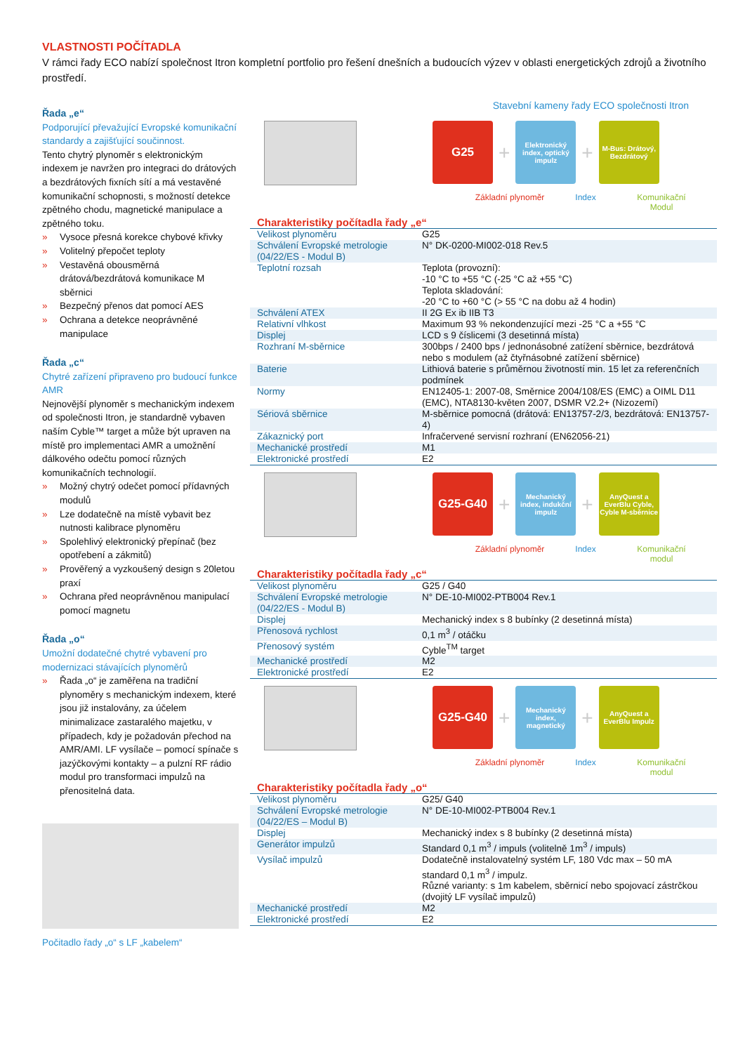VLASTNOSTI POČÍTADLA
V rámci řady ECO nabízí společnost Itron kompletní portfolio pro řešení dnešních a budoucích výzev v oblasti energetických zdrojů a životního prostředí.
Řada „e“
Podporující převažující Evropské komunikační standardy a zajišťující součinnost.
Tento chytrý plynoměr s elektronickým indexem je navržen pro integraci do drátových a bezdrátových fixních sítí a má vestavěné komunikační schopnosti, s možností detekce zpětného chodu, magnetické manipulace a zpětného toku.
» Vysoce přesná korekce chybové křivky
» Volitelný přepočet teploty
» Vestavěná obousměrná drátová/bezdrátová komunikace M sběrnici
» Bezpečný přenos dat pomocí AES
» Ochrana a detekce neoprávněné manipulace
Řada „c“
Chytré zařízení připraveno pro budoucí funkce AMR
Nejnovější plynoměr s mechanickým indexem od společnosti Itron, je standardně vybaven naším Cyble™ target a může být upraven na místě pro implementaci AMR a umožnění dálkového odečtu pomocí různých komunikačních technologií.
» Možný chytrý odečet pomocí přídavných modulů
» Lze dodatečně na místě vybavit bez nutnosti kalibrace plynoměru
» Spolehlivý elektronický přepínač (bez opotřebení a zákmitů)
» Prověřený a vyzkoušený design s 20letou praxí
» Ochrana před neoprávněnou manipulací pomocí magnetu
Řada „o“
Umožní dodatečné chytré vybavení pro modernizaci stávajících plynoměrů
» Řada „o“ je zaměřena na tradiční plynoměry s mechanickým indexem, které jsou již instalovány, za účelem minimalizace zastaralého majetku, v případech, kdy je požadován přechod na AMR/AMI. LF vysílače – pomocí spínače s jazýčkovými kontakty – a pulzní RF rádio modul pro transformaci impulzů na přenositelná data.
Počitadlo řady „o“ s LF „kabelem“
Stavební kameny řady ECO společnosti Itron
G25
+
Elektronický index, optický impulz
+
M-Bus: Drátový, Bezdrátový
Základní plynoměr
Index Komunikační Modul
Charakteristiky počítadla řady „e“
| Velikost plynoměru | G25 |
| Schválení Evropské metrologie (04/22/ES - Modul B) | N° DK-0200-MI002-018 Rev.5 |
| Teplotní rozsah | Teplota (provozní): -10 °C to +55 °C (-25 °C až +55 °C) Teplota skladování: -20 °C to +60 °C (> 55 °C na dobu až 4 hodin) |
| Schválení ATEX | II 2G Ex ib IIB T3 |
| Relativní vlhkost | Maximum 93 % nekondenzující mezi -25 °C a +55 °C |
| Displej | LCD s 9 číslicemi (3 desetinná místa) |
| Rozhraní M-sběrnice | 300bps / 2400 bps / jednonásobné zatížení sběrnice, bezdrátová nebo s modulem (až čtyřnásobné zatížení sběrnice) |
| Baterie | Lithiová baterie s průměrnou životností min. 15 let za referenčních podmínek |
| Normy | EN12405-1: 2007-08, Směrnice 2004/108/ES (EMC) a OIML D11 (EMC), NTA8130-květen 2007, DSMR V2.2+ (Nizozemí) |
| Sériová sběrnice | M-sběrnice pomocná (drátová: EN13757-2/3, bezdrátová: EN13757-4) |
| Zákaznický port | Infračervené servisní rozhraní (EN62056-21) |
| Mechanické prostředí | M1 |
| Elektronické prostředí | E2 |
G25-G40
+
Mechanický index, indukční impulz
+
AnyQuest a EverBlu Cyble, Cyble M-sběrnice
Základní plynoměr
Index Komunikační modul
Charakteristiky počítadla řady „c“
| Velikost plynoměru | G25 / G40 |
| Schválení Evropské metrologie (04/22/ES - Modul B) | N° DE-10-MI002-PTB004 Rev.1 |
| Displej | Mechanický index s 8 bubínky (2 desetinná místa) |
| Přenosová rychlost | 0,1 m<sup>3</sup> / otáčku |
| Přenosový systém | Cyble<sup>TM</sup> target |
| Mechanické prostředí | M2 |
| Elektronické prostředí | E2 |
G25-G40
+
Mechanický index, magnetický
+
AnyQuest a EverBlu Impulz
Základní plynoměr
Index Komunikační modul
Charakteristiky počítadla řady „o“
| Velikost plynoměru | G25/ G40 |
| Schválení Evropské metrologie (04/22/ES – Modul B) | N° DE-10-MI002-PTB004 Rev.1 |
| Displej | Mechanický index s 8 bubínky (2 desetinná místa) |
| Generátor impulzů | Standard 0,1 m<sup>3</sup> / impuls (volitelně 1m<sup>3</sup> / impuls) |
| Vysílač impulzů | Dodatečně instalovatelný systém LF, 180 Vdc max – 50 mA standard 0,1 m<sup>3</sup> / impulz. Různé varianty: s 1m kabelem, sběrnicí nebo spojovací zástrčkou (dvojitý LF vysílač impulzů) |
| Mechanické prostředí | M2 |
| Elektronické prostředí | E2 |